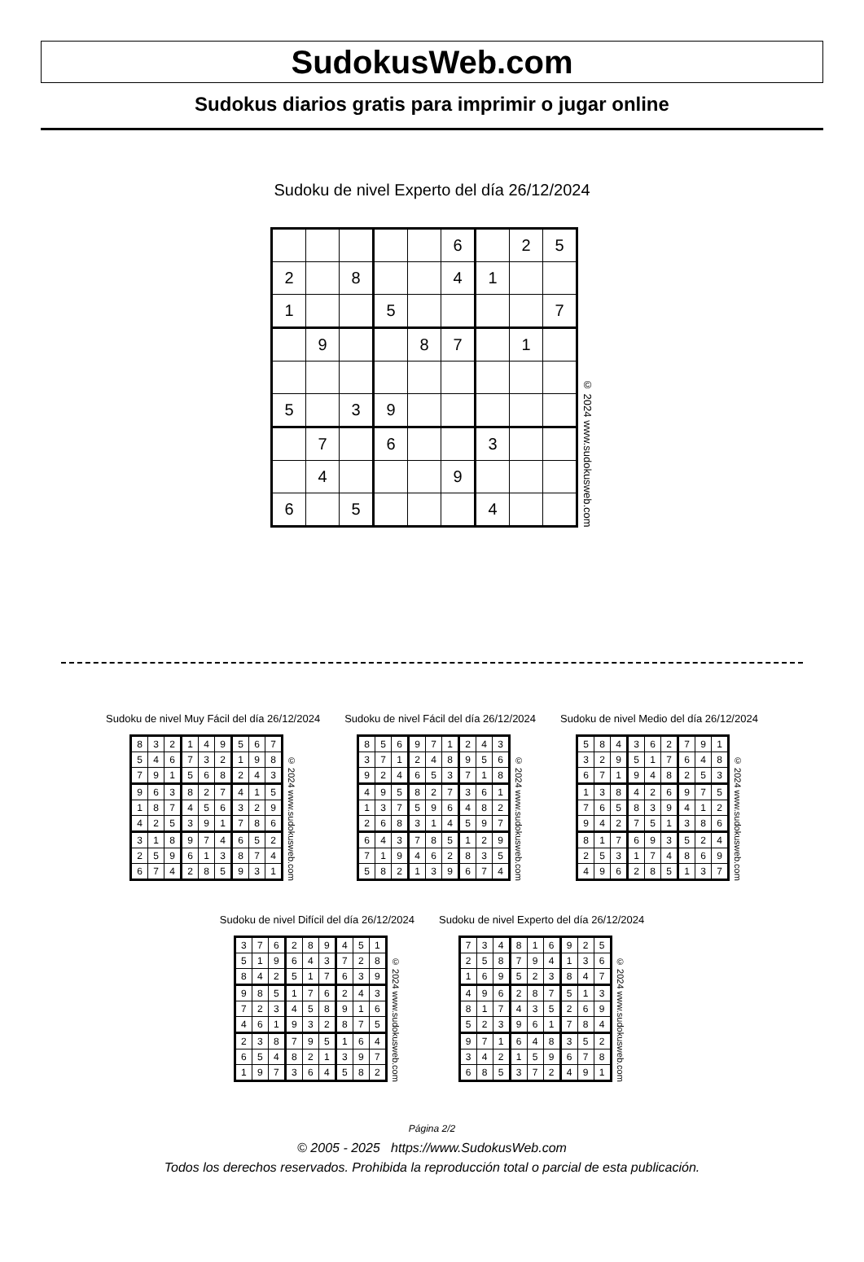SudokusWeb.com
Sudokus diarios gratis para imprimir o jugar online
Sudoku de nivel Experto del día 26/12/2024
| | | | | | 6 | | 2 | 5 |
| 2 | | 8 | | | 4 | 1 | | |
| 1 | | | 5 | | | | | 7 |
| | 9 | | | 8 | 7 | | 1 | |
| 5 | | 3 | 9 | | | | | |
| | 7 | | 6 | | | 3 | | |
| | 4 | | | | 9 | | | |
| 6 | | 5 | | | | 4 | | |
© 2024 www.sudokusweb.com
Sudoku de nivel Muy Fácil del día 26/12/2024
| 8 | 3 | 2 | 1 | 4 | 9 | 5 | 6 | 7 |
| 5 | 4 | 6 | 7 | 3 | 2 | 1 | 9 | 8 |
| 7 | 9 | 1 | 5 | 6 | 8 | 2 | 4 | 3 |
| 9 | 6 | 3 | 8 | 2 | 7 | 4 | 1 | 5 |
| 1 | 8 | 7 | 4 | 5 | 6 | 3 | 2 | 9 |
| 4 | 2 | 5 | 3 | 9 | 1 | 7 | 8 | 6 |
| 3 | 1 | 8 | 9 | 7 | 4 | 6 | 5 | 2 |
| 2 | 5 | 9 | 6 | 1 | 3 | 8 | 7 | 4 |
| 6 | 7 | 4 | 2 | 8 | 5 | 9 | 3 | 1 |
© 2024 www.sudokusweb.com
Sudoku de nivel Fácil del día 26/12/2024
| 8 | 5 | 6 | 9 | 7 | 1 | 2 | 4 | 3 |
| 3 | 7 | 1 | 2 | 4 | 8 | 9 | 5 | 6 |
| 9 | 2 | 4 | 6 | 5 | 3 | 7 | 1 | 8 |
| 4 | 9 | 5 | 8 | 2 | 7 | 3 | 6 | 1 |
| 1 | 3 | 7 | 5 | 9 | 6 | 4 | 8 | 2 |
| 2 | 6 | 8 | 3 | 1 | 4 | 5 | 9 | 7 |
| 6 | 4 | 3 | 7 | 8 | 5 | 1 | 2 | 9 |
| 7 | 1 | 9 | 4 | 6 | 2 | 8 | 3 | 5 |
| 5 | 8 | 2 | 1 | 3 | 9 | 6 | 7 | 4 |
© 2024 www.sudokusweb.com
Sudoku de nivel Medio del día 26/12/2024
| 5 | 8 | 4 | 3 | 6 | 2 | 7 | 9 | 1 |
| 3 | 2 | 9 | 5 | 1 | 7 | 6 | 4 | 8 |
| 6 | 7 | 1 | 9 | 4 | 8 | 2 | 5 | 3 |
| 1 | 3 | 8 | 4 | 2 | 6 | 9 | 7 | 5 |
| 7 | 6 | 5 | 8 | 3 | 9 | 4 | 1 | 2 |
| 9 | 4 | 2 | 7 | 5 | 1 | 3 | 8 | 6 |
| 8 | 1 | 7 | 6 | 9 | 3 | 5 | 2 | 4 |
| 2 | 5 | 3 | 1 | 7 | 4 | 8 | 6 | 9 |
| 4 | 9 | 6 | 2 | 8 | 5 | 1 | 3 | 7 |
© 2024 www.sudokusweb.com
Sudoku de nivel Difícil del día 26/12/2024
| 3 | 7 | 6 | 2 | 8 | 9 | 4 | 5 | 1 |
| 5 | 1 | 9 | 6 | 4 | 3 | 7 | 2 | 8 |
| 8 | 4 | 2 | 5 | 1 | 7 | 6 | 3 | 9 |
| 9 | 8 | 5 | 1 | 7 | 6 | 2 | 4 | 3 |
| 7 | 2 | 3 | 4 | 5 | 8 | 9 | 1 | 6 |
| 4 | 6 | 1 | 9 | 3 | 2 | 8 | 7 | 5 |
| 2 | 3 | 8 | 7 | 9 | 5 | 1 | 6 | 4 |
| 6 | 5 | 4 | 8 | 2 | 1 | 3 | 9 | 7 |
| 1 | 9 | 7 | 3 | 6 | 4 | 5 | 8 | 2 |
© 2024 www.sudokusweb.com
Sudoku de nivel Experto del día 26/12/2024
| 7 | 3 | 4 | 8 | 1 | 6 | 9 | 2 | 5 |
| 2 | 5 | 8 | 7 | 9 | 4 | 1 | 3 | 6 |
| 1 | 6 | 9 | 5 | 2 | 3 | 8 | 4 | 7 |
| 4 | 9 | 6 | 2 | 8 | 7 | 5 | 1 | 3 |
| 8 | 1 | 7 | 4 | 3 | 5 | 2 | 6 | 9 |
| 5 | 2 | 3 | 9 | 6 | 1 | 7 | 8 | 4 |
| 9 | 7 | 1 | 6 | 4 | 8 | 3 | 5 | 2 |
| 3 | 4 | 2 | 1 | 5 | 9 | 6 | 7 | 8 |
| 6 | 8 | 5 | 3 | 7 | 2 | 4 | 9 | 1 |
© 2024 www.sudokusweb.com
Página 2/2
© 2005 - 2025 https://www.SudokusWeb.com
Todos los derechos reservados. Prohibida la reproducción total o parcial de esta publicación.